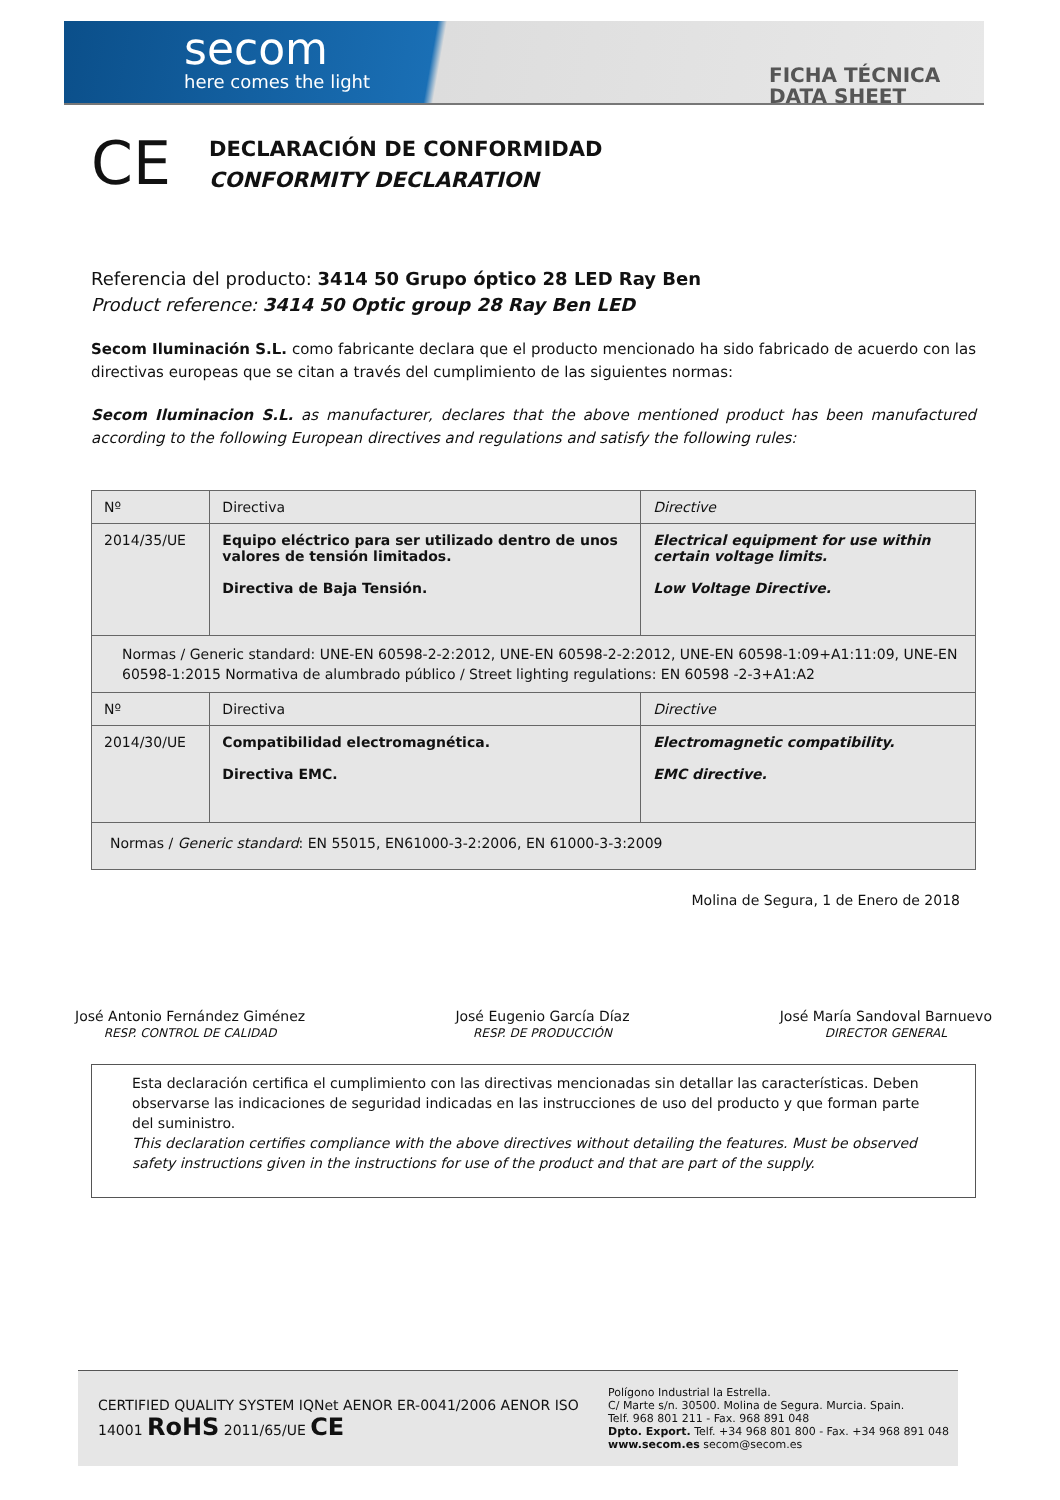secom
here comes the light
FICHA TÉCNICA
DATA SHEET
CE
DECLARACIÓN DE CONFORMIDAD
CONFORMITY DECLARATION
Referencia del producto: 3414 50 Grupo óptico 28 LED Ray Ben
Product reference: 3414 50 Optic group 28 Ray Ben LED
Secom Iluminación S.L. como fabricante declara que el producto mencionado ha sido fabricado de acuerdo con las directivas europeas que se citan a través del cumplimiento de las siguientes normas:
Secom Iluminacion S.L. as manufacturer, declares that the above mentioned product has been manufactured according to the following European directives and regulations and satisfy the following rules:
| Nº | Directiva | Directive |
| 2014/35/UE | Equipo eléctrico para ser utilizado dentro de unos valores de tensión limitados. Directiva de Baja Tensión. | Electrical equipment for use within certain voltage limits. Low Voltage Directive. |
| Normas / Generic standard: UNE-EN 60598-2-2:2012, UNE-EN 60598-2-2:2012, UNE-EN 60598-1:09+A1:11:09, UNE-EN 60598-1:2015 Normativa de alumbrado público / Street lighting regulations: EN 60598 -2-3+A1:A2 | | |
| Nº | Directiva | Directive |
| 2014/30/UE | Compatibilidad electromagnética. Directiva EMC. | Electromagnetic compatibility. EMC directive. |
| Normas / Generic standard : EN 55015, EN61000-3-2:2006, EN 61000-3-3:2009 | | |
Molina de Segura, 1 de Enero de 2018
José Antonio Fernández Giménez
RESP. CONTROL DE CALIDAD
José Eugenio García Díaz
RESP. DE PRODUCCIÓN
José María Sandoval Barnuevo
DIRECTOR GENERAL
Esta declaración certifica el cumplimiento con las directivas mencionadas sin detallar las características. Deben observarse las indicaciones de seguridad indicadas en las instrucciones de uso del producto y que forman parte del suministro.
This declaration certifies compliance with the above directives without detailing the features. Must be observed safety instructions given in the instructions for use of the product and that are part of the supply.
CERTIFIED QUALITY SYSTEM IQNet AENOR ER-0041/2006 AENOR ISO 14001 RoHS 2011/65/UE CE
Polígono Industrial la Estrella.
C/ Marte s/n. 30500. Molina de Segura. Murcia. Spain.
Telf. 968 801 211 - Fax. 968 891 048
Dpto. Export. Telf. +34 968 801 800 - Fax. +34 968 891 048
www.secom.es secom@secom.es